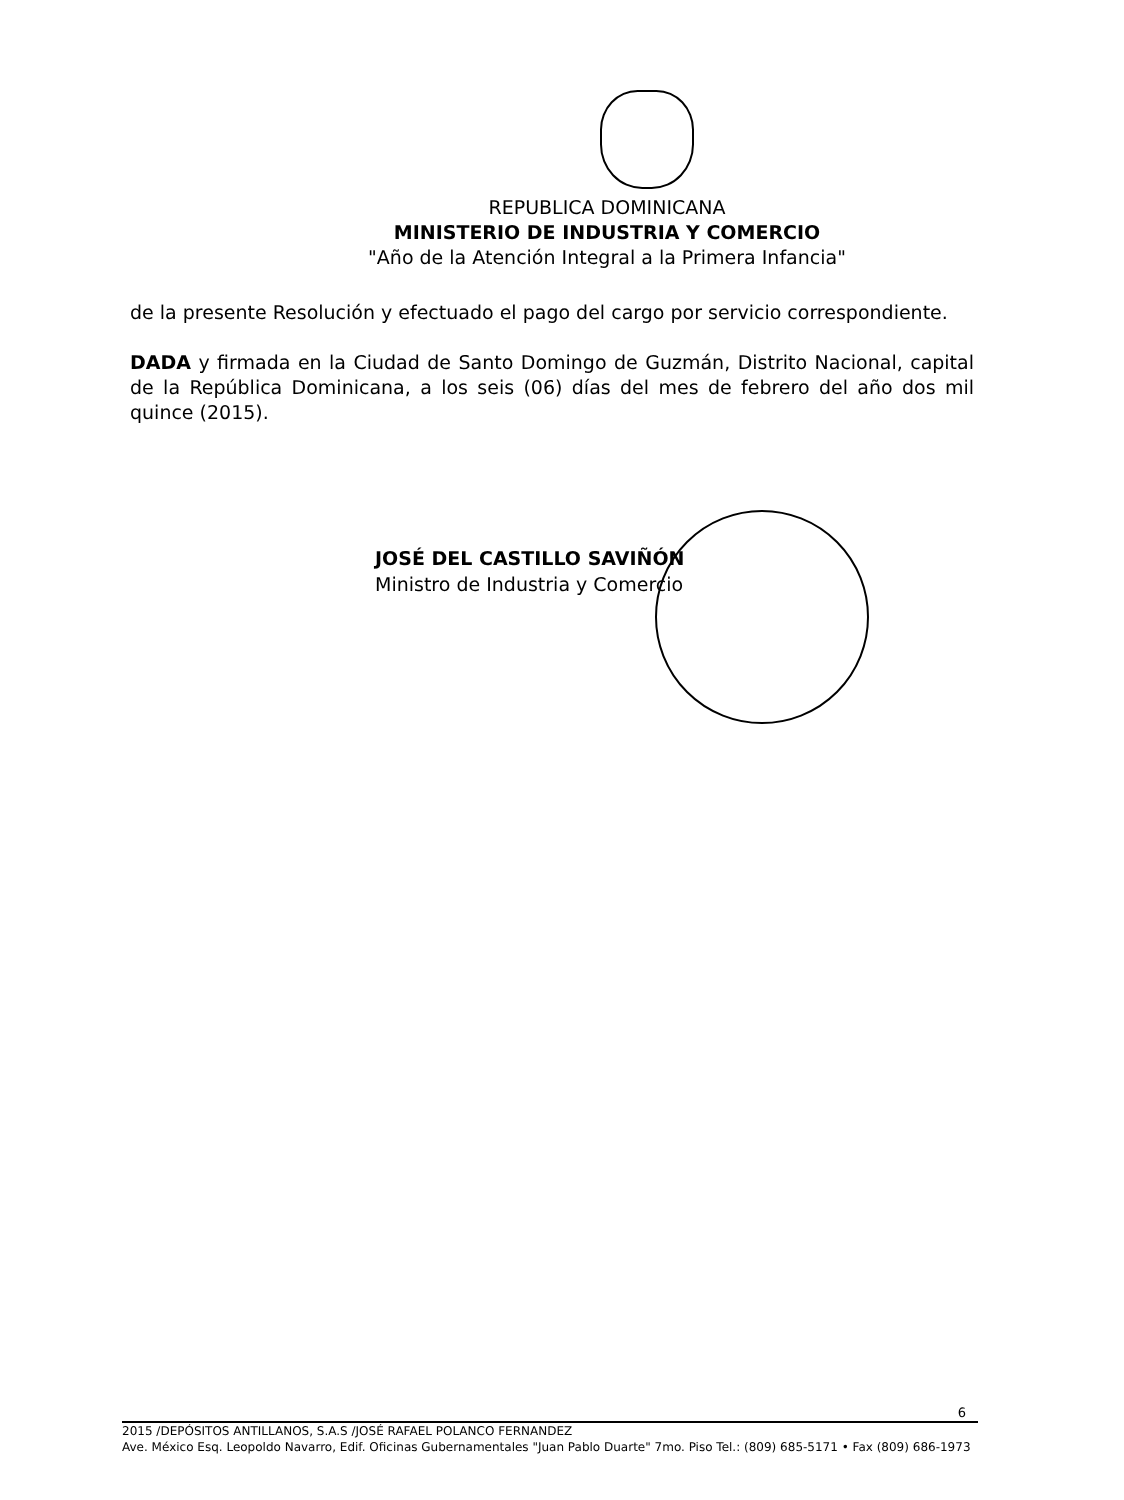REPUBLICA DOMINICANA
MINISTERIO DE INDUSTRIA Y COMERCIO
"Año de la Atención Integral a la Primera Infancia"
de la presente Resolución y efectuado el pago del cargo por servicio correspondiente.
DADA y firmada en la Ciudad de Santo Domingo de Guzmán, Distrito Nacional, capital de la República Dominicana, a los seis (06) días del mes de febrero del año dos mil quince (2015).
JOSÉ DEL CASTILLO SAVIÑÓN
Ministro de Industria y Comercio
6
2015 /DEPÓSITOS ANTILLANOS, S.A.S /JOSÉ RAFAEL POLANCO FERNANDEZ
Ave. México Esq. Leopoldo Navarro, Edif. Oficinas Gubernamentales "Juan Pablo Duarte" 7mo. Piso Tel.: (809) 685-5171 • Fax (809) 686-1973